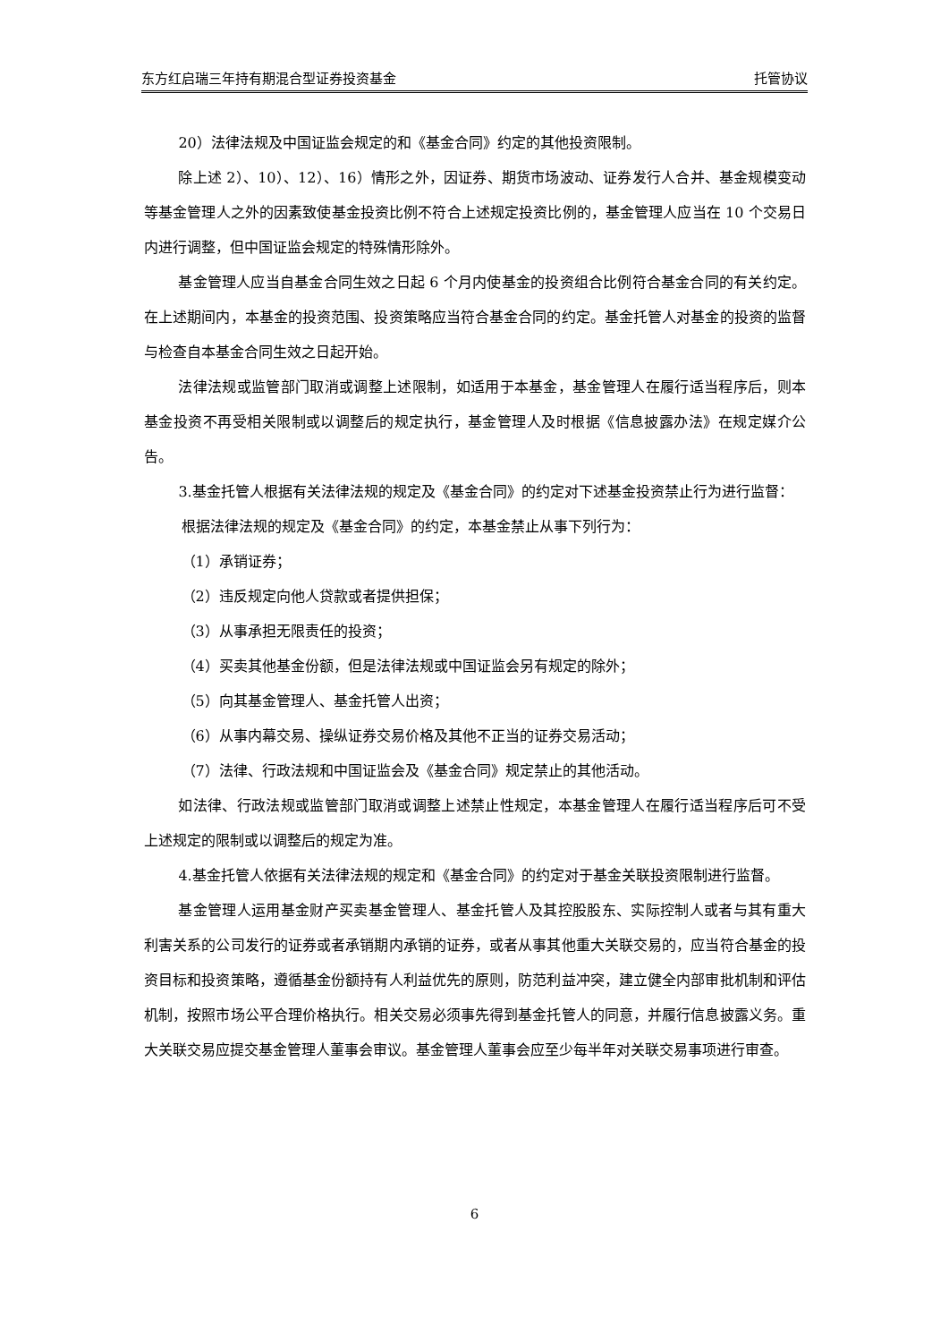东方红启瑞三年持有期混合型证券投资基金 托管协议
20）法律法规及中国证监会规定的和《基金合同》约定的其他投资限制。
除上述 2）、10）、12）、16）情形之外，因证券、期货市场波动、证券发行人合并、基金规模变动等基金管理人之外的因素致使基金投资比例不符合上述规定投资比例的，基金管理人应当在 10 个交易日内进行调整，但中国证监会规定的特殊情形除外。
基金管理人应当自基金合同生效之日起 6 个月内使基金的投资组合比例符合基金合同的有关约定。在上述期间内，本基金的投资范围、投资策略应当符合基金合同的约定。基金托管人对基金的投资的监督与检查自本基金合同生效之日起开始。
法律法规或监管部门取消或调整上述限制，如适用于本基金，基金管理人在履行适当程序后，则本基金投资不再受相关限制或以调整后的规定执行，基金管理人及时根据《信息披露办法》在规定媒介公告。
3.基金托管人根据有关法律法规的规定及《基金合同》的约定对下述基金投资禁止行为进行监督：
根据法律法规的规定及《基金合同》的约定，本基金禁止从事下列行为：
（1）承销证券；
（2）违反规定向他人贷款或者提供担保；
（3）从事承担无限责任的投资；
（4）买卖其他基金份额，但是法律法规或中国证监会另有规定的除外；
（5）向其基金管理人、基金托管人出资；
（6）从事内幕交易、操纵证券交易价格及其他不正当的证券交易活动；
（7）法律、行政法规和中国证监会及《基金合同》规定禁止的其他活动。
如法律、行政法规或监管部门取消或调整上述禁止性规定，本基金管理人在履行适当程序后可不受上述规定的限制或以调整后的规定为准。
4.基金托管人依据有关法律法规的规定和《基金合同》的约定对于基金关联投资限制进行监督。
基金管理人运用基金财产买卖基金管理人、基金托管人及其控股股东、实际控制人或者与其有重大利害关系的公司发行的证券或者承销期内承销的证券，或者从事其他重大关联交易的，应当符合基金的投资目标和投资策略，遵循基金份额持有人利益优先的原则，防范利益冲突，建立健全内部审批机制和评估机制，按照市场公平合理价格执行。相关交易必须事先得到基金托管人的同意，并履行信息披露义务。重大关联交易应提交基金管理人董事会审议。基金管理人董事会应至少每半年对关联交易事项进行审查。
6